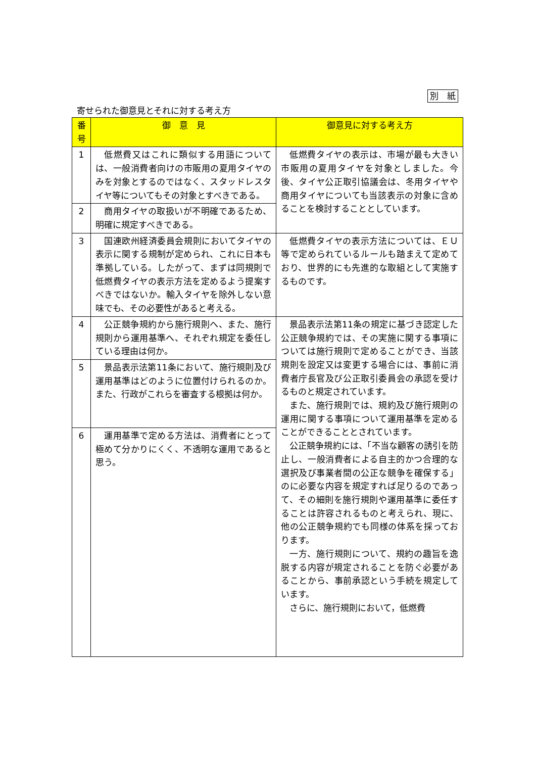別　紙
寄せられた御意見とそれに対する考え方
| 番 号 | 御 意 見 | 御意見に対する考え方 |
| --- | --- | --- |
| 1 | 低燃費又はこれに類似する用語については、一般消費者向けの市販用の夏用タイヤのみを対象とするのではなく、スタッドレスタイヤ等についてもその対象とすべきである。 | 低燃費タイヤの表示は、市場が最も大きい市販用の夏用タイヤを対象としました。今後、タイヤ公正取引協議会は、冬用タイヤや商用タイヤについても当該表示の対象に含めることを検討することとしています。 |
| 2 | 商用タイヤの取扱いが不明確であるため、明確に規定すべきである。 | |
| 3 | 国連欧州経済委員会規則においてタイヤの表示に関する規制が定められ、これに日本も準拠している。したがって、まずは同規則で低燃費タイヤの表示方法を定めるよう提案すべきではないか。輸入タイヤを除外しない意味でも、その必要性があると考える。 | 低燃費タイヤの表示方法については、ＥＵ等で定められているルールも踏まえて定めており、世界的にも先進的な取組として実施するものです。 |
| 4 | 公正競争規約から施行規則へ、また、施行規則から運用基準へ、それぞれ規定を委任している理由は何か。 | 景品表示法第11条の規定に基づき認定した公正競争規約では、その実施に関する事項については施行規則で定めることができ、当該規則を設定又は変更する場合には、事前に消費者庁長官及び公正取引委員会の承認を受けるものと規定されています。 また、施行規則では、規約及び施行規則の運用に関する事項について運用基準を定めることができることとされています。 公正競争規約には、「不当な顧客の誘引を防止し、一般消費者による自主的かつ合理的な選択及び事業者間の公正な競争を確保する」のに必要な内容を規定すれば足りるのであって、その細則を施行規則や運用基準に委任することは許容されるものと考えられ、現に、他の公正競争規約でも同様の体系を採っております。 一方、施行規則について、規約の趣旨を逸脱する内容が規定されることを防ぐ必要があることから、事前承認という手続を規定しています。 さらに、施行規則において，低燃費 |
| 5 | 景品表示法第11条において、施行規則及び運用基準はどのように位置付けられるのか。また、行政がこれらを審査する根拠は何か。 | |
| 6 | 運用基準で定める方法は、消費者にとって極めて分かりにくく、不透明な運用であると思う。 | |